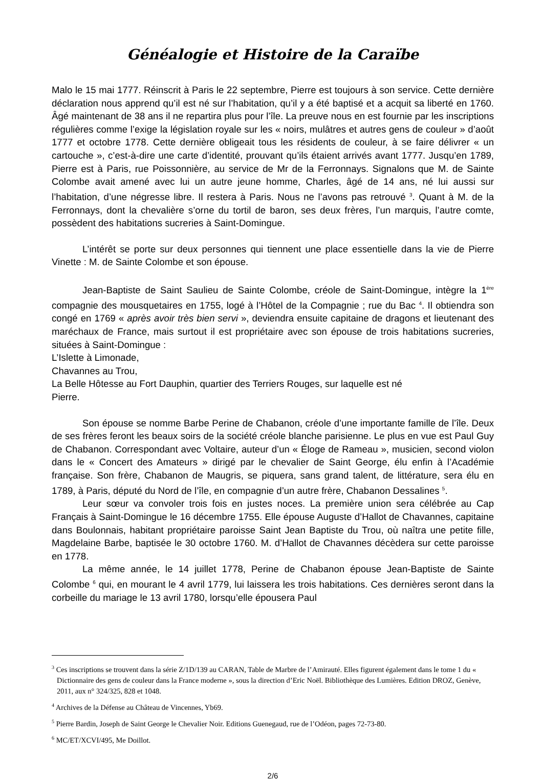Généalogie et Histoire de la Caraïbe
Malo le 15 mai 1777. Réinscrit à Paris le 22 septembre, Pierre est toujours à son service. Cette dernière déclaration nous apprend qu’il est né sur l’habitation, qu’il y a été baptisé et a acquit sa liberté en 1760. Âgé maintenant de 38 ans il ne repartira plus pour l’île. La preuve nous en est fournie par les inscriptions régulières comme l’exige la législation royale sur les « noirs, mulâtres et autres gens de couleur » d’août 1777 et octobre 1778. Cette dernière obligeait tous les résidents de couleur, à se faire délivrer « un cartouche », c’est-à-dire une carte d’identité, prouvant qu’ils étaient arrivés avant 1777. Jusqu’en 1789, Pierre est à Paris, rue Poissonnière, au service de Mr de la Ferronnays. Signalons que M. de Sainte Colombe avait amené avec lui un autre jeune homme, Charles, âgé de 14 ans, né lui aussi sur l’habitation, d’une négresse libre. Il restera à Paris. Nous ne l’avons pas retrouvé <sup>3</sup>. Quant à M. de la Ferronnays, dont la chevalière s’orne du tortil de baron, ses deux frères, l’un marquis, l’autre comte, possèdent des habitations sucreries à Saint-Domingue.
L’intérêt se porte sur deux personnes qui tiennent une place essentielle dans la vie de Pierre Vinette : M. de Sainte Colombe et son épouse.
Jean-Baptiste de Saint Saulieu de Sainte Colombe, créole de Saint-Domingue, intègre la 1<sup>ère</sup> compagnie des mousquetaires en 1755, logé à l’Hôtel de la Compagnie ; rue du Bac <sup>4</sup>. Il obtiendra son congé en 1769 « après avoir très bien servi », deviendra ensuite capitaine de dragons et lieutenant des maréchaux de France, mais surtout il est propriétaire avec son épouse de trois habitations sucreries, situées à Saint-Domingue :
L’Islette à Limonade,
Chavannes au Trou,
La Belle Hôtesse au Fort Dauphin, quartier des Terriers Rouges, sur laquelle est né
Pierre.
Son épouse se nomme Barbe Perine de Chabanon, créole d’une importante famille de l’île. Deux de ses frères feront les beaux soirs de la société créole blanche parisienne. Le plus en vue est Paul Guy de Chabanon. Correspondant avec Voltaire, auteur d’un « Éloge de Rameau », musicien, second violon dans le « Concert des Amateurs » dirigé par le chevalier de Saint George, élu enfin à l’Académie française. Son frère, Chabanon de Maugris, se piquera, sans grand talent, de littérature, sera élu en 1789, à Paris, député du Nord de l’île, en compagnie d’un autre frère, Chabanon Dessalines <sup>5</sup>.
Leur sœur va convoler trois fois en justes noces. La première union sera célébrée au Cap Français à Saint-Domingue le 16 décembre 1755. Elle épouse Auguste d’Hallot de Chavannes, capitaine dans Boulonnais, habitant propriétaire paroisse Saint Jean Baptiste du Trou, où naîtra une petite fille, Magdelaine Barbe, baptisée le 30 octobre 1760. M. d’Hallot de Chavannes décèdera sur cette paroisse en 1778.
La même année, le 14 juillet 1778, Perine de Chabanon épouse Jean-Baptiste de Sainte Colombe <sup>6</sup> qui, en mourant le 4 avril 1779, lui laissera les trois habitations. Ces dernières seront dans la corbeille du mariage le 13 avril 1780, lorsqu’elle épousera Paul
<sup>3</sup> Ces inscriptions se trouvent dans la série Z/1D/139 au CARAN, Table de Marbre de l’Amirauté. Elles figurent également dans le tome 1 du « Dictionnaire des gens de couleur dans la France moderne », sous la direction d’Eric Noël. Bibliothèque des Lumières. Edition DROZ, Genève, 2011, aux n° 324/325, 828 et 1048.
<sup>4</sup> Archives de la Défense au Château de Vincennes, Yb69.
<sup>5</sup> Pierre Bardin, Joseph de Saint George le Chevalier Noir. Editions Guenegaud, rue de l’Odéon, pages 72-73-80.
<sup>6</sup> MC/ET/XCVI/495, Me Doillot.
2/6